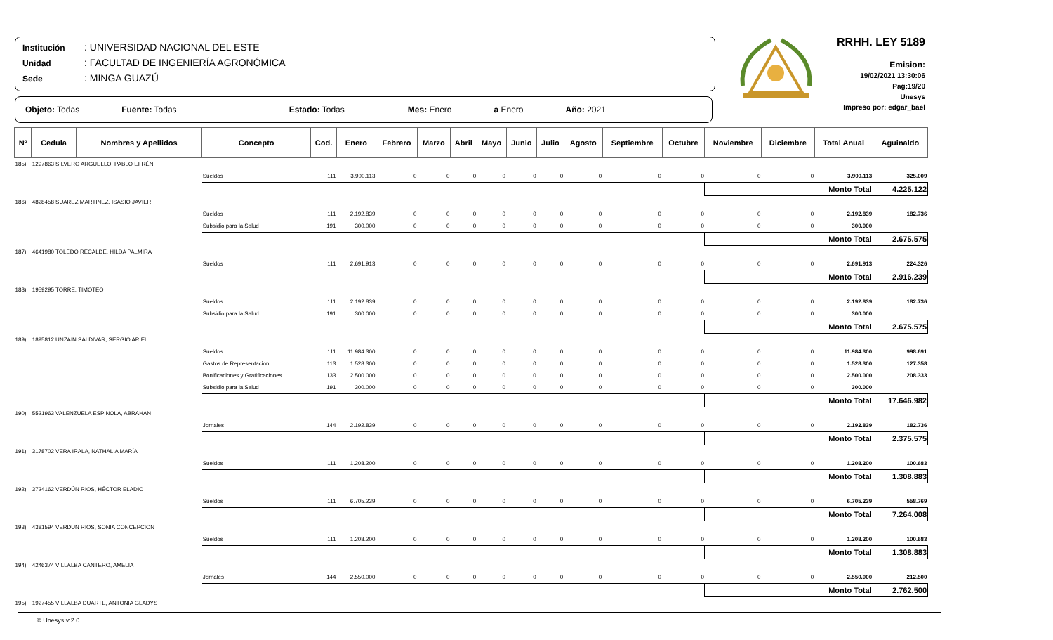Institución: UNIVERSIDAD NACIONAL DEL ESTE
Unidad: FACULTAD DE INGENIERÍA AGRONÓMICA
Sede: MINGA GUAZÚ
Objeto: Todas Fuente: Todas Estado: Todas Mes: Enero a Enero Año: 2021
RRHH. LEY 5189
Emision:
19/02/2021 13:30:06
Pag:19/20
Unesys
Impreso por: edgar_bael
| Nº | Cedula | Nombres y Apellidos | Concepto | Cod. | Enero | Febrero | Marzo | Abril | Mayo | Junio | Julio | Agosto | Septiembre | Octubre | Noviembre | Diciembre | Total Anual | Aguinaldo |
| --- | --- | --- | --- | --- | --- | --- | --- | --- | --- | --- | --- | --- | --- | --- | --- | --- | --- | --- |
| 185) | 1297863 SILVERO ARGUELLO, PABLO EFRÉN | | | | | | | | | | | | | | | | | |
| | | | Sueldos | 111 | 3.900.113 | 0 | 0 | 0 | 0 | 0 | 0 | 0 | 0 | 0 | 0 | 0 | 3.900.113 | 325.009 |
| | | | | | | | | | | | | | | | Monto Total | | | 4.225.122 |
| 186) | 4828458 SUAREZ MARTINEZ, ISASIO JAVIER | | | | | | | | | | | | | | | | | |
| | | | Sueldos | 111 | 2.192.839 | 0 | 0 | 0 | 0 | 0 | 0 | 0 | 0 | 0 | 0 | 0 | 2.192.839 | 182.736 |
| | | | Subsidio para la Salud | 191 | 300.000 | 0 | 0 | 0 | 0 | 0 | 0 | 0 | 0 | 0 | 0 | 0 | 300.000 | |
| | | | | | | | | | | | | | | | Monto Total | | | 2.675.575 |
| 187) | 4641980 TOLEDO RECALDE, HILDA PALMIRA | | | | | | | | | | | | | | | | | |
| | | | Sueldos | 111 | 2.691.913 | 0 | 0 | 0 | 0 | 0 | 0 | 0 | 0 | 0 | 0 | 0 | 2.691.913 | 224.326 |
| | | | | | | | | | | | | | | | Monto Total | | | 2.916.239 |
| 188) | 1959295 TORRE, TIMOTEO | | | | | | | | | | | | | | | | | |
| | | | Sueldos | 111 | 2.192.839 | 0 | 0 | 0 | 0 | 0 | 0 | 0 | 0 | 0 | 0 | 0 | 2.192.839 | 182.736 |
| | | | Subsidio para la Salud | 191 | 300.000 | 0 | 0 | 0 | 0 | 0 | 0 | 0 | 0 | 0 | 0 | 0 | 300.000 | |
| | | | | | | | | | | | | | | | Monto Total | | | 2.675.575 |
| 189) | 1895812 UNZAIN SALDIVAR, SERGIO ARIEL | | | | | | | | | | | | | | | | | |
| | | | Sueldos | 111 | 11.984.300 | 0 | 0 | 0 | 0 | 0 | 0 | 0 | 0 | 0 | 0 | 0 | 11.984.300 | 998.691 |
| | | | Gastos de Representacion | 113 | 1.528.300 | 0 | 0 | 0 | 0 | 0 | 0 | 0 | 0 | 0 | 0 | 0 | 1.528.300 | 127.358 |
| | | | Bonificaciones y Gratificaciones | 133 | 2.500.000 | 0 | 0 | 0 | 0 | 0 | 0 | 0 | 0 | 0 | 0 | 0 | 2.500.000 | 208.333 |
| | | | Subsidio para la Salud | 191 | 300.000 | 0 | 0 | 0 | 0 | 0 | 0 | 0 | 0 | 0 | 0 | 0 | 300.000 | |
| | | | | | | | | | | | | | | | Monto Total | | | 17.646.982 |
| 190) | 5521963 VALENZUELA ESPINOLA, ABRAHAN | | | | | | | | | | | | | | | | | |
| | | | Jornales | 144 | 2.192.839 | 0 | 0 | 0 | 0 | 0 | 0 | 0 | 0 | 0 | 0 | 0 | 2.192.839 | 182.736 |
| | | | | | | | | | | | | | | | Monto Total | | | 2.375.575 |
| 191) | 3178702 VERA IRALA, NATHALIA MARÍA | | | | | | | | | | | | | | | | | |
| | | | Sueldos | 111 | 1.208.200 | 0 | 0 | 0 | 0 | 0 | 0 | 0 | 0 | 0 | 0 | 0 | 1.208.200 | 100.683 |
| | | | | | | | | | | | | | | | Monto Total | | | 1.308.883 |
| 192) | 3724162 VERDÚN RIOS, HÉCTOR ELADIO | | | | | | | | | | | | | | | | | |
| | | | Sueldos | 111 | 6.705.239 | 0 | 0 | 0 | 0 | 0 | 0 | 0 | 0 | 0 | 0 | 0 | 6.705.239 | 558.769 |
| | | | | | | | | | | | | | | | Monto Total | | | 7.264.008 |
| 193) | 4381594 VERDUN RIOS, SONIA CONCEPCION | | | | | | | | | | | | | | | | | |
| | | | Sueldos | 111 | 1.208.200 | 0 | 0 | 0 | 0 | 0 | 0 | 0 | 0 | 0 | 0 | 0 | 1.208.200 | 100.683 |
| | | | | | | | | | | | | | | | Monto Total | | | 1.308.883 |
| 194) | 4246374 VILLALBA CANTERO, AMELIA | | | | | | | | | | | | | | | | | |
| | | | Jornales | 144 | 2.550.000 | 0 | 0 | 0 | 0 | 0 | 0 | 0 | 0 | 0 | 0 | 0 | 2.550.000 | 212.500 |
| | | | | | | | | | | | | | | | Monto Total | | | 2.762.500 |
| 195) | 1927455 VILLALBA DUARTE, ANTONIA GLADYS | | | | | | | | | | | | | | | | | |
© Unesys v:2.0